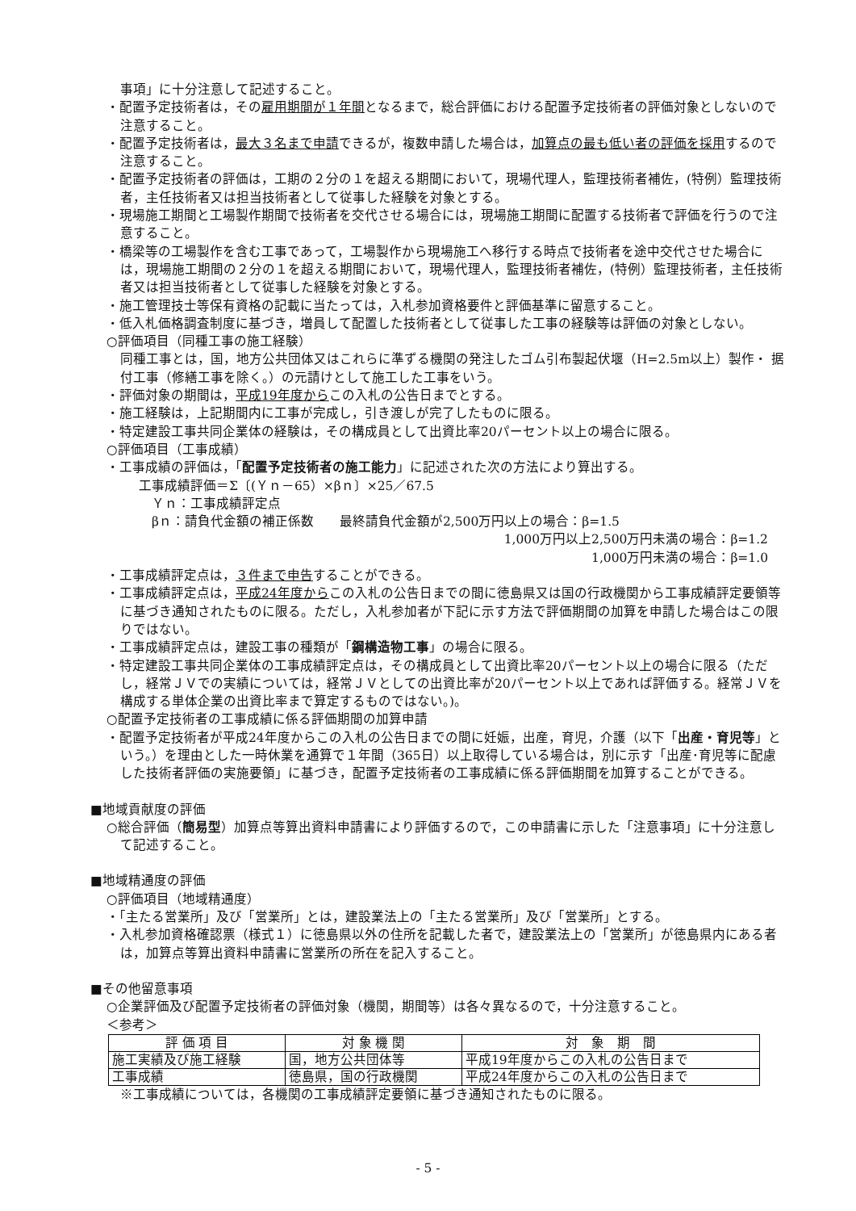事項」に十分注意して記述すること。
・配置予定技術者は，その雇用期間が１年間となるまで，総合評価における配置予定技術者の評価対象としないので注意すること。
・配置予定技術者は，最大３名まで申請できるが，複数申請した場合は，加算点の最も低い者の評価を採用するので注意すること。
・配置予定技術者の評価は，工期の２分の１を超える期間において，現場代理人，監理技術者補佐，(特例）監理技術者，主任技術者又は担当技術者として従事した経験を対象とする。
・現場施工期間と工場製作期間で技術者を交代させる場合には，現場施工期間に配置する技術者で評価を行うので注意すること。
・橋梁等の工場製作を含む工事であって，工場製作から現場施工へ移行する時点で技術者を途中交代させた場合には，現場施工期間の２分の１を超える期間において，現場代理人，監理技術者補佐，(特例）監理技術者，主任技術者又は担当技術者として従事した経験を対象とする。
・施工管理技士等保有資格の記載に当たっては，入札参加資格要件と評価基準に留意すること。
・低入札価格調査制度に基づき，増員して配置した技術者として従事した工事の経験等は評価の対象としない。
○評価項目（同種工事の施工経験）
同種工事とは，国，地方公共団体又はこれらに準ずる機関の発注したゴム引布製起伏堰（H=2.5m以上）製作・ 据付工事（修繕工事を除く。）の元請けとして施工した工事をいう。
・評価対象の期間は，平成19年度からこの入札の公告日までとする。
・施工経験は，上記期間内に工事が完成し，引き渡しが完了したものに限る。
・特定建設工事共同企業体の経験は，その構成員として出資比率20パーセント以上の場合に限る。
○評価項目（工事成績）
・工事成績の評価は，「配置予定技術者の施工能力」に記述された次の方法により算出する。
工事成績評価＝Σ〔(Ｙｎ－65）×βｎ〕×25／67.5
Ｙｎ：工事成績評定点
βｎ：請負代金額の補正係数　　最終請負代金額が2,500万円以上の場合：β=1.5
1,000万円以上2,500万円未満の場合：β=1.2
1,000万円未満の場合：β=1.0
・工事成績評定点は，３件まで申告することができる。
・工事成績評定点は，平成24年度からこの入札の公告日までの間に徳島県又は国の行政機関から工事成績評定要領等に基づき通知されたものに限る。ただし，入札参加者が下記に示す方法で評価期間の加算を申請した場合はこの限りではない。
・工事成績評定点は，建設工事の種類が「鋼構造物工事」の場合に限る。
・特定建設工事共同企業体の工事成績評定点は，その構成員として出資比率20パーセント以上の場合に限る（ただし，経常ＪＶでの実績については，経常ＪＶとしての出資比率が20パーセント以上であれば評価する。経常ＪＶを構成する単体企業の出資比率まで算定するものではない。)。
○配置予定技術者の工事成績に係る評価期間の加算申請
・配置予定技術者が平成24年度からこの入札の公告日までの間に妊娠，出産，育児，介護（以下「出産・育児等」という。）を理由とした一時休業を通算で１年間（365日）以上取得している場合は，別に示す「出産･育児等に配慮した技術者評価の実施要領」に基づき，配置予定技術者の工事成績に係る評価期間を加算することができる。
■地域貢献度の評価
○総合評価（簡易型）加算点等算出資料申請書により評価するので，この申請書に示した「注意事項」に十分注意して記述すること。
■地域精通度の評価
○評価項目（地域精通度）
・「主たる営業所」及び「営業所」とは，建設業法上の「主たる営業所」及び「営業所」とする。
・入札参加資格確認票（様式１）に徳島県以外の住所を記載した者で，建設業法上の「営業所」が徳島県内にある者は，加算点等算出資料申請書に営業所の所在を記入すること。
■その他留意事項
○企業評価及び配置予定技術者の評価対象（機関，期間等）は各々異なるので，十分注意すること。
＜参考＞
| 評 価 項 目 | 対 象 機 関 | 対 象 期 間 |
| --- | --- | --- |
| 施工実績及び施工経験 | 国，地方公共団体等 | 平成19年度からこの入札の公告日まで |
| 工事成績 | 徳島県，国の行政機関 | 平成24年度からこの入札の公告日まで |
※工事成績については，各機関の工事成績評定要領に基づき通知されたものに限る。
- 5 -